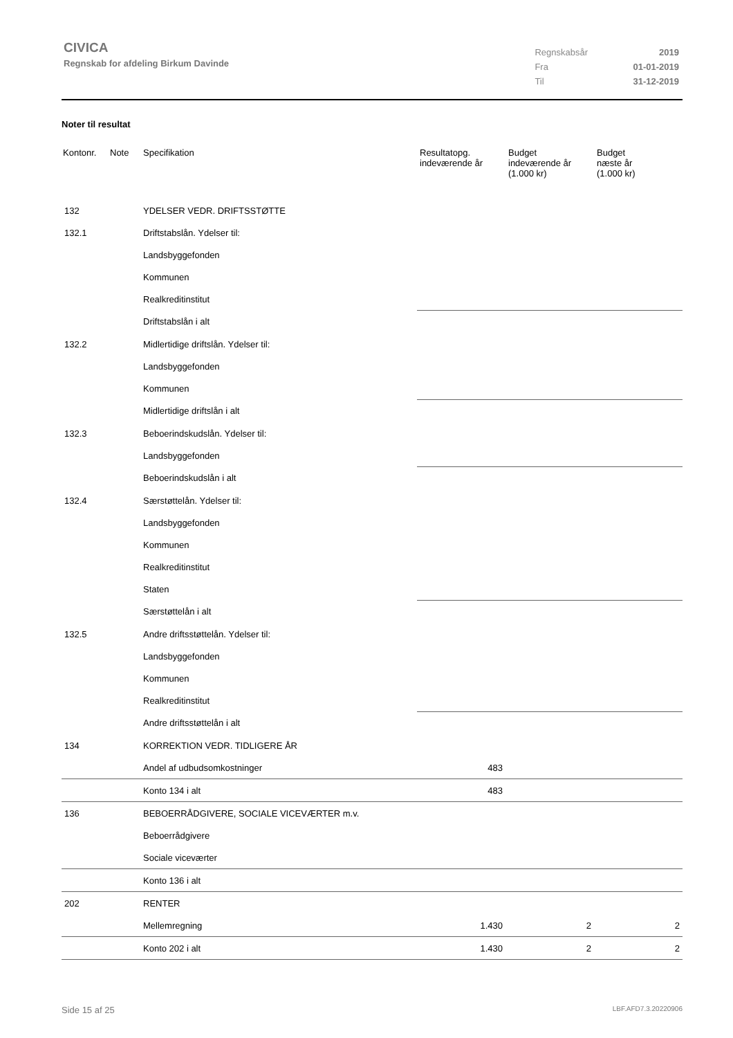CIVICA
Regnskab for afdeling Birkum Davinde
| Regnskabsår | 2019 |
| Fra | 01-01-2019 |
| Til | 31-12-2019 |
Noter til resultat
| Kontonr. | Note | Specifikation | Resultatopg. indeværende år | Budget indeværende år (1.000 kr) | Budget næste år (1.000 kr) |
| --- | --- | --- | --- | --- | --- |
| 132 | | YDELSER VEDR. DRIFTSSTØTTE | | | |
| 132.1 | | Driftstabslån. Ydelser til: | | | |
| | | Landsbyggefonden | | | |
| | | Kommunen | | | |
| | | Realkreditinstitut | | | |
| | | Driftstabslån i alt | | | |
| 132.2 | | Midlertidige driftslån. Ydelser til: | | | |
| | | Landsbyggefonden | | | |
| | | Kommunen | | | |
| | | Midlertidige driftslån i alt | | | |
| 132.3 | | Beboerindskudslån. Ydelser til: | | | |
| | | Landsbyggefonden | | | |
| | | Beboerindskudslån i alt | | | |
| 132.4 | | Særstøttelån. Ydelser til: | | | |
| | | Landsbyggefonden | | | |
| | | Kommunen | | | |
| | | Realkreditinstitut | | | |
| | | Staten | | | |
| | | Særstøttelån i alt | | | |
| 132.5 | | Andre driftsstøttelån. Ydelser til: | | | |
| | | Landsbyggefonden | | | |
| | | Kommunen | | | |
| | | Realkreditinstitut | | | |
| | | Andre driftsstøttelån i alt | | | |
| 134 | | KORREKTION VEDR. TIDLIGERE ÅR | | | |
| | | Andel af udbudsomkostninger | 483 | | |
| | | Konto 134 i alt | 483 | | |
| 136 | | BEBOERRÅDGIVERE, SOCIALE VICEVÆRTER m.v. | | | |
| | | Beboerrådgivere | | | |
| | | Sociale viceværter | | | |
| | | Konto 136 i alt | | | |
| 202 | | RENTER | | | |
| | | Mellemregning | 1.430 | 2 | 2 |
| | | Konto 202 i alt | 1.430 | 2 | 2 |
Side 15 af 25 LBF.AFD7.3.20220906